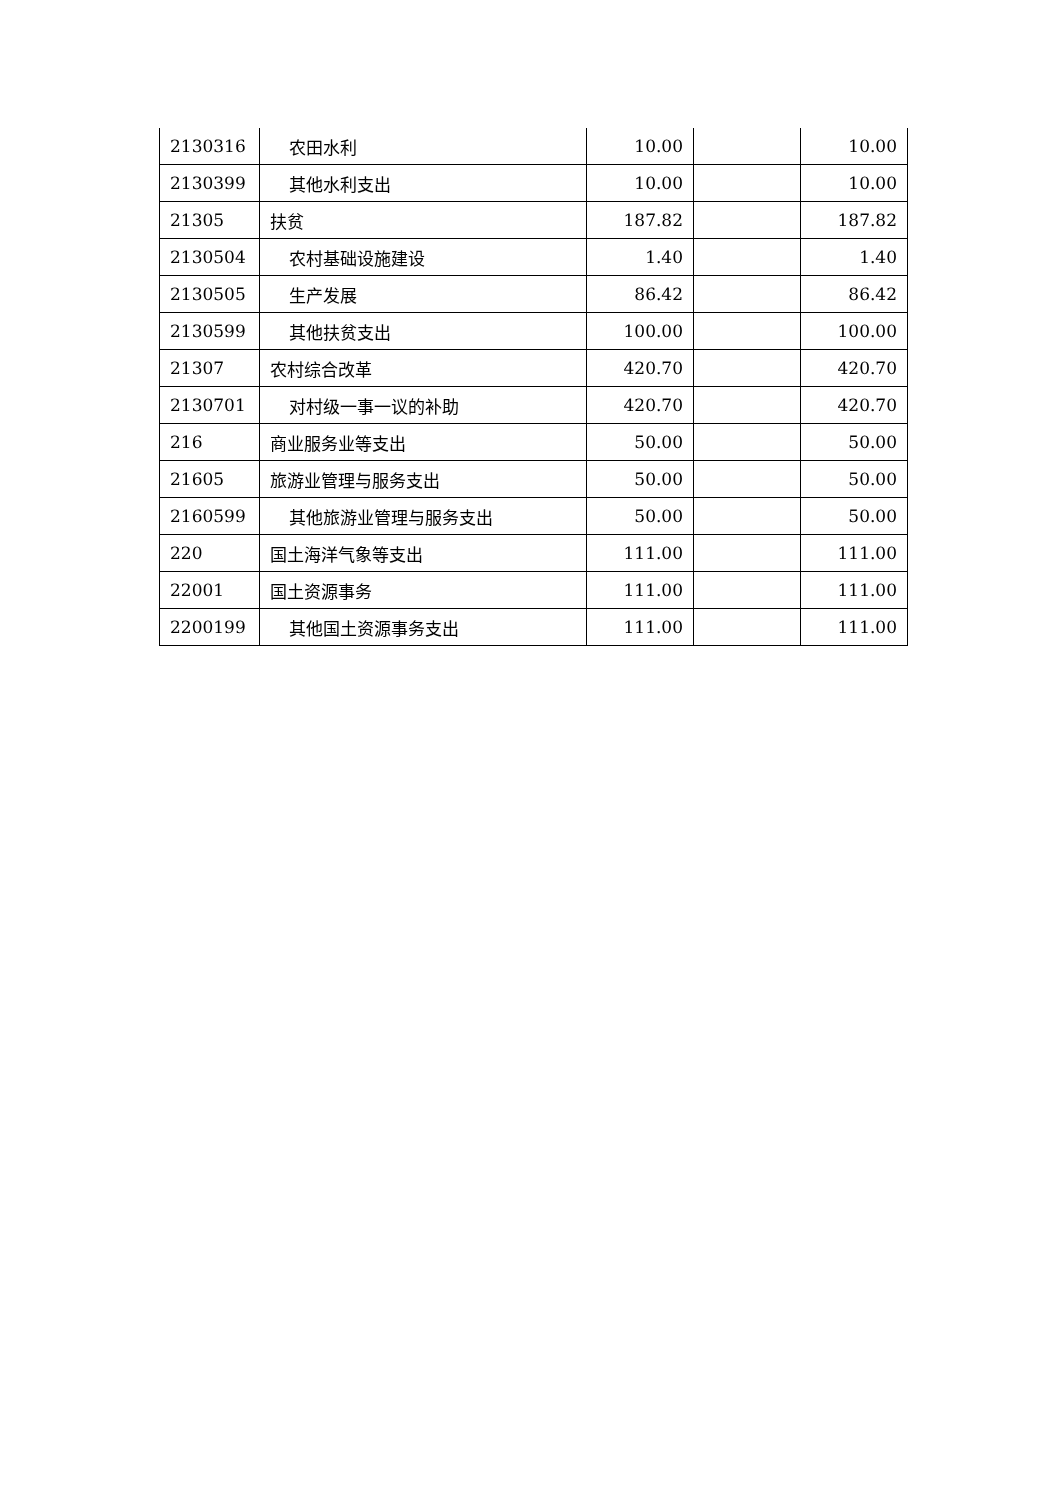| 2130316 | 农田水利 | 10.00 | | 10.00 |
| 2130399 | 其他水利支出 | 10.00 | | 10.00 |
| 21305 | 扶贫 | 187.82 | | 187.82 |
| 2130504 | 农村基础设施建设 | 1.40 | | 1.40 |
| 2130505 | 生产发展 | 86.42 | | 86.42 |
| 2130599 | 其他扶贫支出 | 100.00 | | 100.00 |
| 21307 | 农村综合改革 | 420.70 | | 420.70 |
| 2130701 | 对村级一事一议的补助 | 420.70 | | 420.70 |
| 216 | 商业服务业等支出 | 50.00 | | 50.00 |
| 21605 | 旅游业管理与服务支出 | 50.00 | | 50.00 |
| 2160599 | 其他旅游业管理与服务支出 | 50.00 | | 50.00 |
| 220 | 国土海洋气象等支出 | 111.00 | | 111.00 |
| 22001 | 国土资源事务 | 111.00 | | 111.00 |
| 2200199 | 其他国土资源事务支出 | 111.00 | | 111.00 |